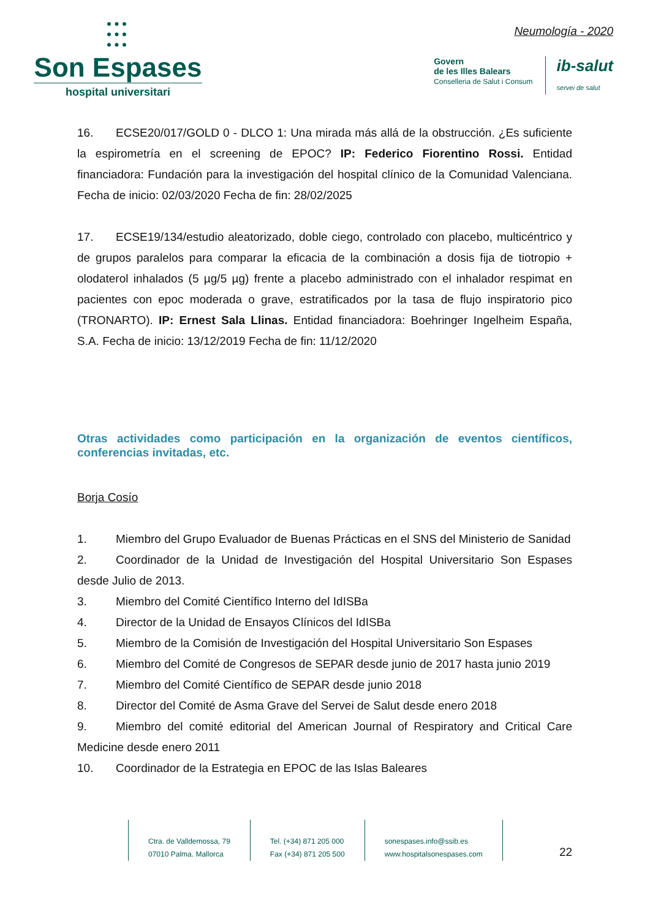●●●
●●●
●●●
Son Espases
hospital universitari
Neumología - 2020
Govern
de les Illes Balears
Conselleria de Salut i Consum
ib-salut
servei de salut
16. ECSE20/017/GOLD 0 - DLCO 1: Una mirada más allá de la obstrucción. ¿Es suficiente la espirometría en el screening de EPOC? IP: Federico Fiorentino Rossi. Entidad financiadora: Fundación para la investigación del hospital clínico de la Comunidad Valenciana. Fecha de inicio: 02/03/2020 Fecha de fin: 28/02/2025
17. ECSE19/134/estudio aleatorizado, doble ciego, controlado con placebo, multicéntrico y de grupos paralelos para comparar la eficacia de la combinación a dosis fija de tiotropio + olodaterol inhalados (5 µg/5 µg) frente a placebo administrado con el inhalador respimat en pacientes con epoc moderada o grave, estratificados por la tasa de flujo inspiratorio pico (TRONARTO). IP: Ernest Sala Llinas. Entidad financiadora: Boehringer Ingelheim España, S.A. Fecha de inicio: 13/12/2019 Fecha de fin: 11/12/2020
Otras actividades como participación en la organización de eventos científicos, conferencias invitadas, etc.
Borja Cosío
1. Miembro del Grupo Evaluador de Buenas Prácticas en el SNS del Ministerio de Sanidad
2. Coordinador de la Unidad de Investigación del Hospital Universitario Son Espases desde Julio de 2013.
3. Miembro del Comité Científico Interno del IdISBa
4. Director de la Unidad de Ensayos Clínicos del IdISBa
5. Miembro de la Comisión de Investigación del Hospital Universitario Son Espases
6. Miembro del Comité de Congresos de SEPAR desde junio de 2017 hasta junio 2019
7. Miembro del Comité Científico de SEPAR desde junio 2018
8. Director del Comité de Asma Grave del Servei de Salut desde enero 2018
9. Miembro del comité editorial del American Journal of Respiratory and Critical Care Medicine desde enero 2011
10. Coordinador de la Estrategia en EPOC de las Islas Baleares
Ctra. de Valldemossa, 79
07010 Palma. Mallorca
Tel. (+34) 871 205 000
Fax (+34) 871 205 500
sonespases.info@ssib.es
www.hospitalsonespases.com
22